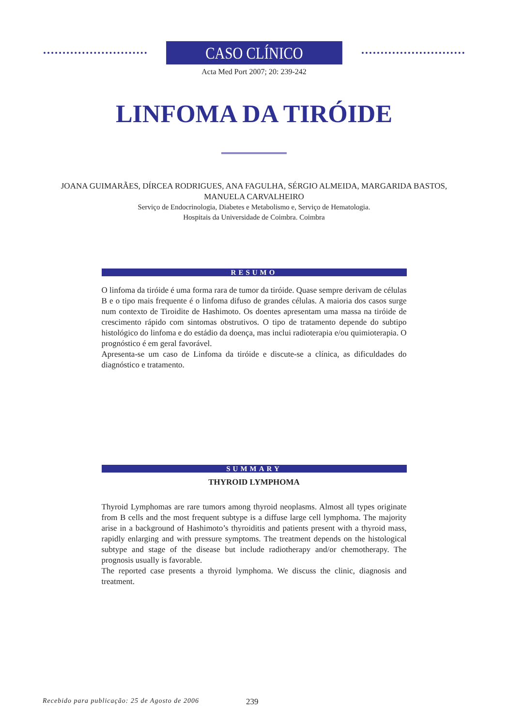CASO CLÍNICO
Acta Med Port 2007; 20: 239-242
LINFOMA DA TIRÓIDE
JOANA GUIMARÃES, DÍRCEA RODRIGUES, ANA FAGULHA, SÉRGIO ALMEIDA, MARGARIDA BASTOS,
MANUELA CARVALHEIRO
Serviço de Endocrinologia, Diabetes e Metabolismo e, Serviço de Hematologia.
Hospitais da Universidade de Coimbra. Coimbra
RESUMO
O linfoma da tiróide é uma forma rara de tumor da tiróide. Quase sempre derivam de células B e o tipo mais frequente é o linfoma difuso de grandes células. A maioria dos casos surge num contexto de Tiroidite de Hashimoto. Os doentes apresentam uma massa na tiróide de crescimento rápido com sintomas obstrutivos. O tipo de tratamento depende do subtipo histológico do linfoma e do estádio da doença, mas inclui radioterapia e/ou quimioterapia. O prognóstico é em geral favorável.
Apresenta-se um caso de Linfoma da tiróide e discute-se a clínica, as dificuldades do diagnóstico e tratamento.
SUMMARY
THYROID LYMPHOMA
Thyroid Lymphomas are rare tumors among thyroid neoplasms. Almost all types originate from B cells and the most frequent subtype is a diffuse large cell lymphoma. The majority arise in a background of Hashimoto’s thyroiditis and patients present with a thyroid mass, rapidly enlarging and with pressure symptoms. The treatment depends on the histological subtype and stage of the disease but include radiotherapy and/or chemotherapy. The prognosis usually is favorable.
The reported case presents a thyroid lymphoma. We discuss the clinic, diagnosis and treatment.
Recebido para publicação: 25 de Agosto de 2006 239